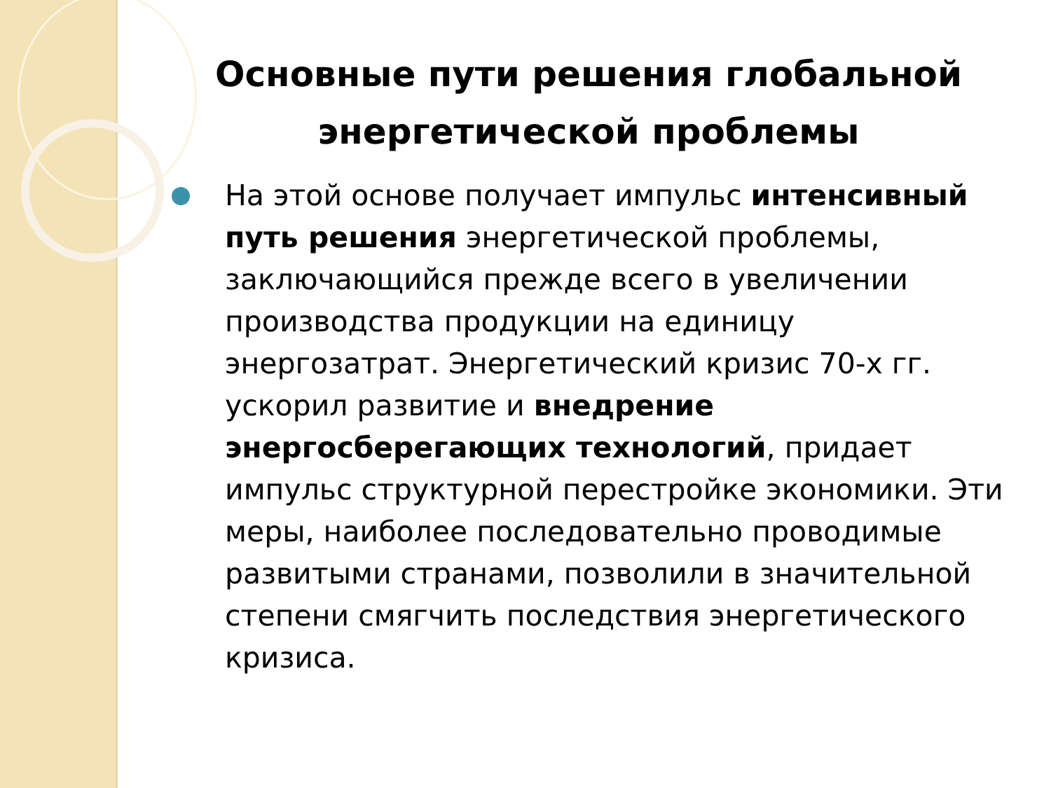Основные пути решения глобальной энергетической проблемы
На этой основе получает импульс интенсивный путь решения энергетической проблемы, заключающийся прежде всего в увеличении производства продукции на единицу энергозатрат. Энергетический кризис 70-х гг. ускорил развитие и внедрение энергосберегающих технологий, придает импульс структурной перестройке экономики. Эти меры, наиболее последовательно проводимые развитыми странами, позволили в значительной степени смягчить последствия энергетического кризиса.